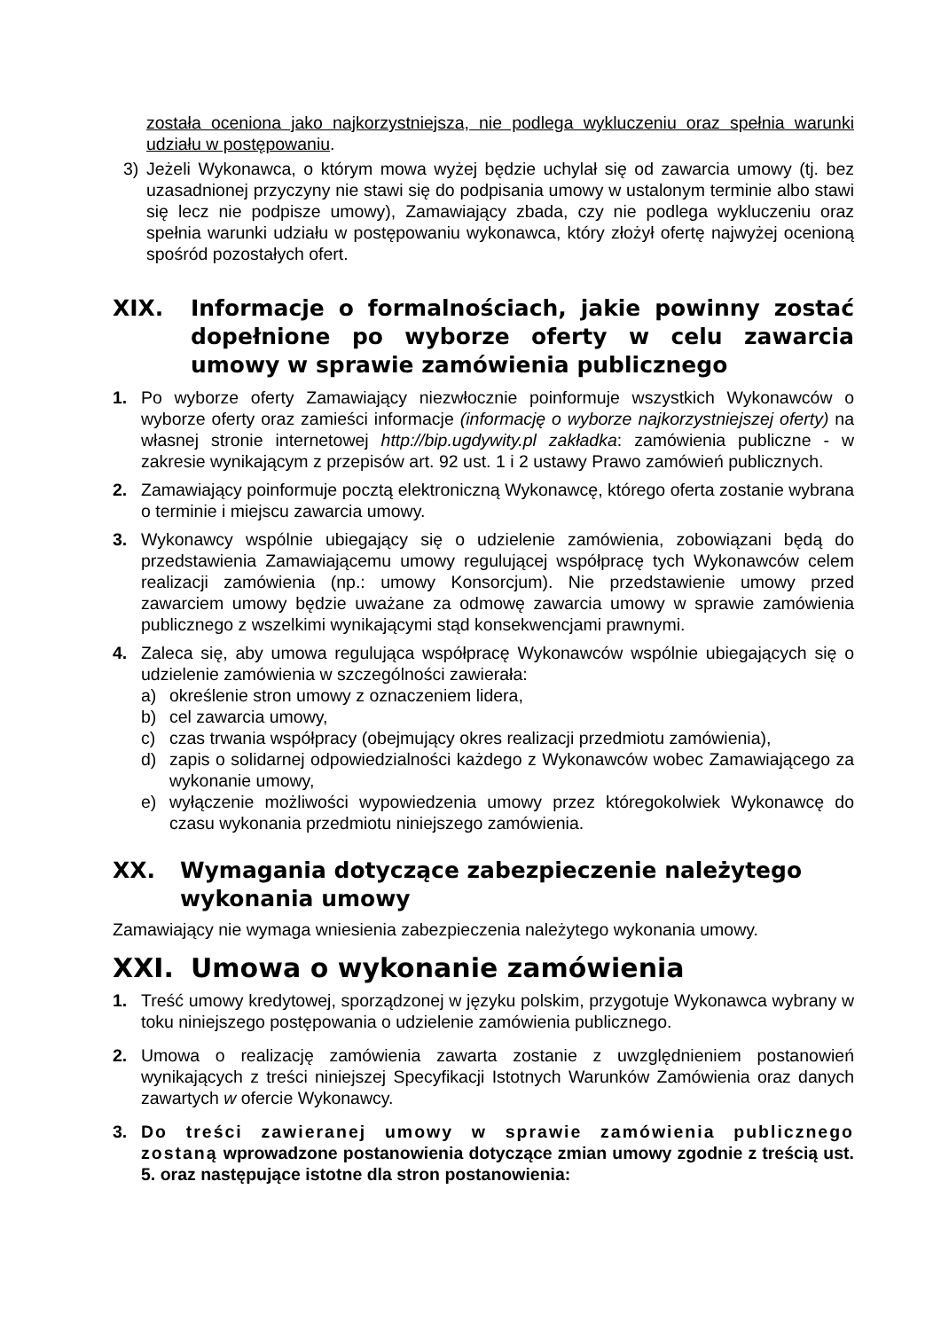została oceniona jako najkorzystniejsza, nie podlega wykluczeniu oraz spełnia warunki udziału w postępowaniu.
3) Jeżeli Wykonawca, o którym mowa wyżej będzie uchylał się od zawarcia umowy (tj. bez uzasadnionej przyczyny nie stawi się do podpisania umowy w ustalonym terminie albo stawi się lecz nie podpisze umowy), Zamawiający zbada, czy nie podlega wykluczeniu oraz spełnia warunki udziału w postępowaniu wykonawca, który złożył ofertę najwyżej ocenioną spośród pozostałych ofert.
XIX. Informacje o formalnościach, jakie powinny zostać dopełnione po wyborze oferty w celu zawarcia umowy w sprawie zamówienia publicznego
1. Po wyborze oferty Zamawiający niezwłocznie poinformuje wszystkich Wykonawców o wyborze oferty oraz zamieści informacje (informację o wyborze najkorzystniejszej oferty) na własnej stronie internetowej http://bip.ugdywity.pl zakładka: zamówienia publiczne - w zakresie wynikającym z przepisów art. 92 ust. 1 i 2 ustawy Prawo zamówień publicznych.
2. Zamawiający poinformuje pocztą elektroniczną Wykonawcę, którego oferta zostanie wybrana o terminie i miejscu zawarcia umowy.
3. Wykonawcy wspólnie ubiegający się o udzielenie zamówienia, zobowiązani będą do przedstawienia Zamawiającemu umowy regulującej współpracę tych Wykonawców celem realizacji zamówienia (np.: umowy Konsorcjum). Nie przedstawienie umowy przed zawarciem umowy będzie uważane za odmowę zawarcia umowy w sprawie zamówienia publicznego z wszelkimi wynikającymi stąd konsekwencjami prawnymi.
4. Zaleca się, aby umowa regulująca współpracę Wykonawców wspólnie ubiegających się o udzielenie zamówienia w szczególności zawierała:
a) określenie stron umowy z oznaczeniem lidera,
b) cel zawarcia umowy,
c) czas trwania współpracy (obejmujący okres realizacji przedmiotu zamówienia),
d) zapis o solidarnej odpowiedzialności każdego z Wykonawców wobec Zamawiającego za wykonanie umowy,
e) wyłączenie możliwości wypowiedzenia umowy przez któregokolwiek Wykonawcę do czasu wykonania przedmiotu niniejszego zamówienia.
XX. Wymagania dotyczące zabezpieczenie należytego wykonania umowy
Zamawiający nie wymaga wniesienia zabezpieczenia należytego wykonania umowy.
XXI. Umowa o wykonanie zamówienia
1. Treść umowy kredytowej, sporządzonej w języku polskim, przygotuje Wykonawca wybrany w toku niniejszego postępowania o udzielenie zamówienia publicznego.
2. Umowa o realizację zamówienia zawarta zostanie z uwzględnieniem postanowień wynikających z treści niniejszej Specyfikacji Istotnych Warunków Zamówienia oraz danych zawartych w ofercie Wykonawcy.
3. Do treści zawieranej umowy w sprawie zamówienia publicznego zostaną wprowadzone postanowienia dotyczące zmian umowy zgodnie z treścią ust. 5. oraz następujące istotne dla stron postanowienia: